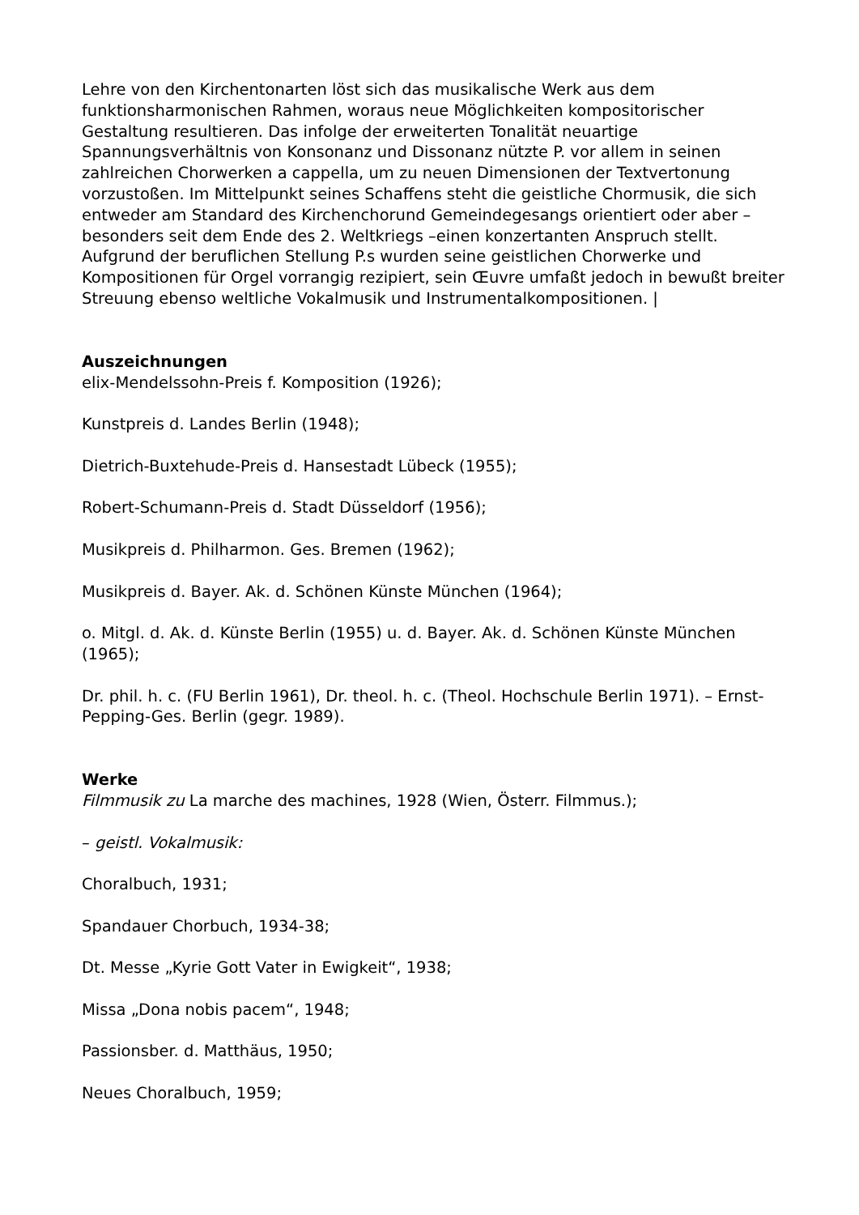Lehre von den Kirchentonarten löst sich das musikalische Werk aus dem funktionsharmonischen Rahmen, woraus neue Möglichkeiten kompositorischer Gestaltung resultieren. Das infolge der erweiterten Tonalität neuartige Spannungsverhältnis von Konsonanz und Dissonanz nützte P. vor allem in seinen zahlreichen Chorwerken a cappella, um zu neuen Dimensionen der Textvertonung vorzustoßen. Im Mittelpunkt seines Schaffens steht die geistliche Chormusik, die sich entweder am Standard des Kirchenchorund Gemeindegesangs orientiert oder aber –besonders seit dem Ende des 2. Weltkriegs –einen konzertanten Anspruch stellt. Aufgrund der beruflichen Stellung P.s wurden seine geistlichen Chorwerke und Kompositionen für Orgel vorrangig rezipiert, sein Œuvre umfaßt jedoch in bewußt breiter Streuung ebenso weltliche Vokalmusik und Instrumentalkompositionen. |
Auszeichnungen
elix-Mendelssohn-Preis f. Komposition (1926);
Kunstpreis d. Landes Berlin (1948);
Dietrich-Buxtehude-Preis d. Hansestadt Lübeck (1955);
Robert-Schumann-Preis d. Stadt Düsseldorf (1956);
Musikpreis d. Philharmon. Ges. Bremen (1962);
Musikpreis d. Bayer. Ak. d. Schönen Künste München (1964);
o. Mitgl. d. Ak. d. Künste Berlin (1955) u. d. Bayer. Ak. d. Schönen Künste München (1965);
Dr. phil. h. c. (FU Berlin 1961), Dr. theol. h. c. (Theol. Hochschule Berlin 1971). – Ernst-Pepping-Ges. Berlin (gegr. 1989).
Werke
Filmmusik zu La marche des machines, 1928 (Wien, Österr. Filmmus.);
– geistl. Vokalmusik:
Choralbuch, 1931;
Spandauer Chorbuch, 1934-38;
Dt. Messe „Kyrie Gott Vater in Ewigkeit“, 1938;
Missa „Dona nobis pacem“, 1948;
Passionsber. d. Matthäus, 1950;
Neues Choralbuch, 1959;